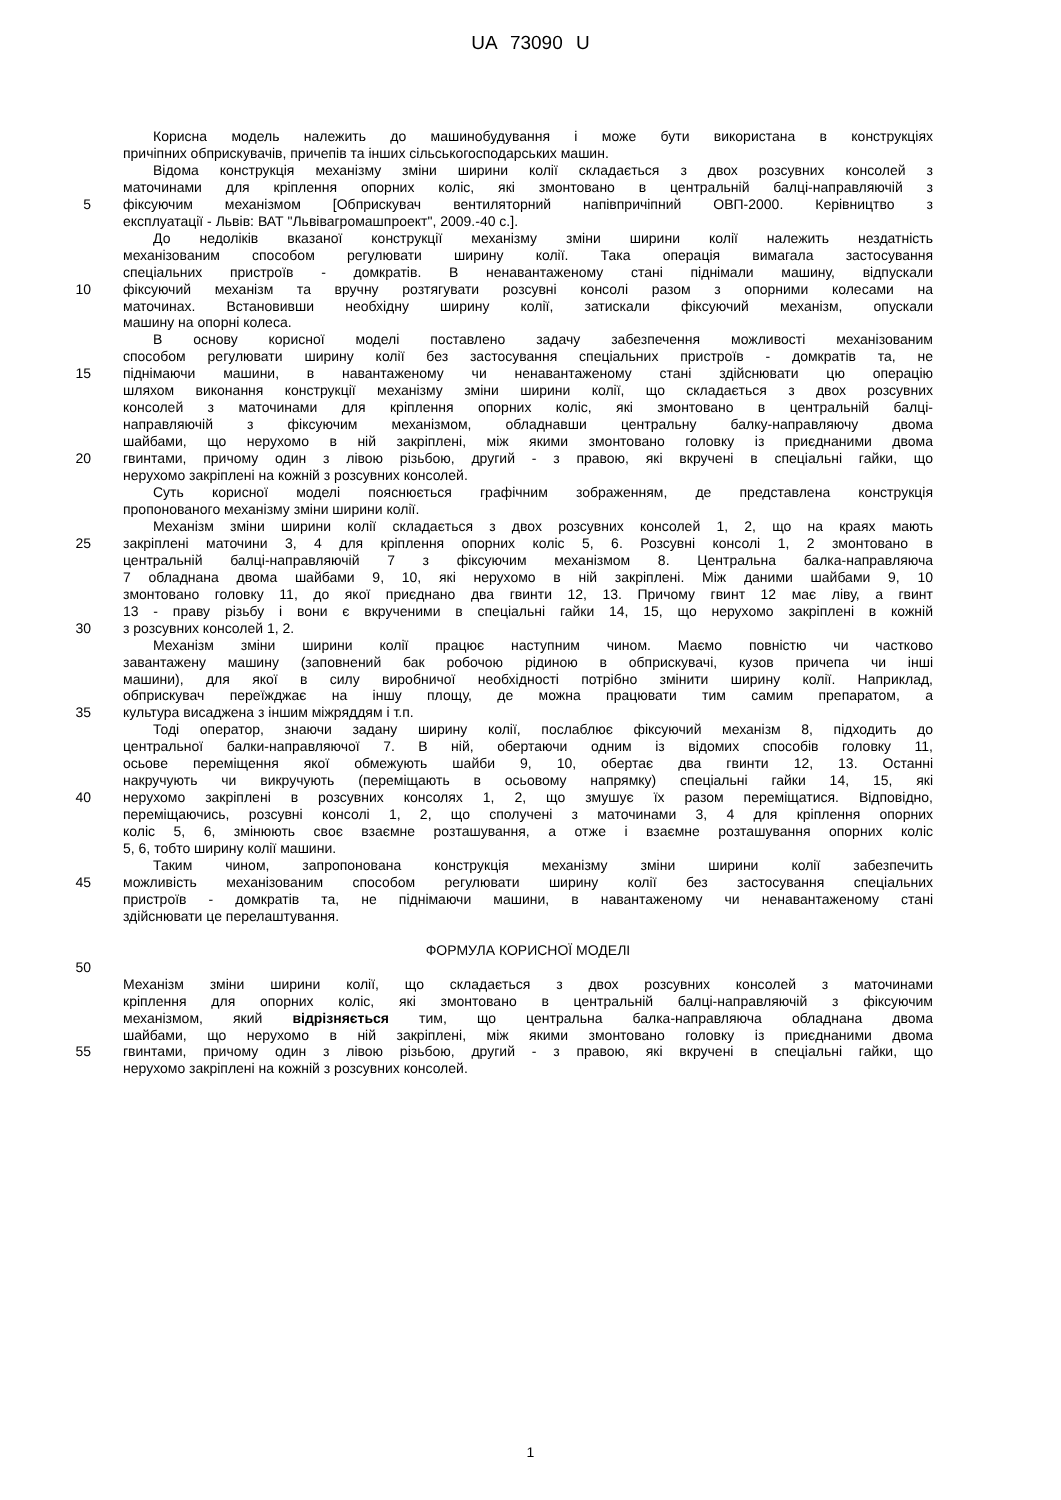UA 73090 U
Корисна модель належить до машинобудування і може бути використана в конструкціях
причіпних обприскувачів, причепів та інших сільськогосподарських машин.
Відома конструкція механізму зміни ширини колії складається з двох розсувних консолей з
маточинами для кріплення опорних коліс, які змонтовано в центральній балці-направляючій з
5 фіксуючим механізмом [Обприскувач вентиляторний напівпричіпний ОВП-2000. Керівництво з
експлуатації - Львів: ВАТ "Львівагромашпроект", 2009.-40 с.].
До недоліків вказаної конструкції механізму зміни ширини колії належить нездатність
механізованим способом регулювати ширину колії. Така операція вимагала застосування
спеціальних пристроїв - домкратів. В ненавантаженому стані піднімали машину, відпускали
10 фіксуючий механізм та вручну розтягувати розсувні консолі разом з опорними колесами на
маточинах. Встановивши необхідну ширину колії, затискали фіксуючий механізм, опускали
машину на опорні колеса.
В основу корисної моделі поставлено задачу забезпечення можливості механізованим
способом регулювати ширину колії без застосування спеціальних пристроїв - домкратів та, не
15 піднімаючи машини, в навантаженому чи ненавантаженому стані здійснювати цю операцію
шляхом виконання конструкції механізму зміни ширини колії, що складається з двох розсувних
консолей з маточинами для кріплення опорних коліс, які змонтовано в центральній балці-
направляючій з фіксуючим механізмом, обладнавши центральну балку-направляючу двома
шайбами, що нерухомо в ній закріплені, між якими змонтовано головку із приєднаними двома
20 гвинтами, причому один з лівою різьбою, другий - з правою, які вкручені в спеціальні гайки, що
нерухомо закріплені на кожній з розсувних консолей.
Суть корисної моделі пояснюється графічним зображенням, де представлена конструкція
пропонованого механізму зміни ширини колії.
Механізм зміни ширини колії складається з двох розсувних консолей 1, 2, що на краях мають
25 закріплені маточини 3, 4 для кріплення опорних коліс 5, 6. Розсувні консолі 1, 2 змонтовано в
центральній балці-направляючій 7 з фіксуючим механізмом 8. Центральна балка-направляюча
7 обладнана двома шайбами 9, 10, які нерухомо в ній закріплені. Між даними шайбами 9, 10
змонтовано головку 11, до якої приєднано два гвинти 12, 13. Причому гвинт 12 має ліву, а гвинт
13 - праву різьбу і вони є вкрученими в спеціальні гайки 14, 15, що нерухомо закріплені в кожній
30 з розсувних консолей 1, 2.
Механізм зміни ширини колії працює наступним чином. Маємо повністю чи частково
завантажену машину (заповнений бак робочою рідиною в обприскувачі, кузов причепа чи інші
машини), для якої в силу виробничої необхідності потрібно змінити ширину колії. Наприклад,
обприскувач переїжджає на іншу площу, де можна працювати тим самим препаратом, а
35 культура висаджена з іншим міжряддям і т.п.
Тоді оператор, знаючи задану ширину колії, послаблює фіксуючий механізм 8, підходить до
центральної балки-направляючої 7. В ній, обертаючи одним із відомих способів головку 11,
осьове переміщення якої обмежують шайби 9, 10, обертає два гвинти 12, 13. Останні
накручують чи викручують (переміщають в осьовому напрямку) спеціальні гайки 14, 15, які
40 нерухомо закріплені в розсувних консолях 1, 2, що змушує їх разом переміщатися. Відповідно,
переміщаючись, розсувні консолі 1, 2, що сполучені з маточинами 3, 4 для кріплення опорних
коліс 5, 6, змінюють своє взаємне розташування, а отже і взаємне розташування опорних коліс
5, 6, тобто ширину колії машини.
Таким чином, запропонована конструкція механізму зміни ширини колії забезпечить
45 можливість механізованим способом регулювати ширину колії без застосування спеціальних
пристроїв - домкратів та, не піднімаючи машини, в навантаженому чи ненавантаженому стані
здійснювати це перелаштування.
ФОРМУЛА КОРИСНОЇ МОДЕЛІ
50
Механізм зміни ширини колії, що складається з двох розсувних консолей з маточинами
кріплення для опорних коліс, які змонтовано в центральній балці-направляючій з фіксуючим
механізмом, який відрізняється тим, що центральна балка-направляюча обладнана двома
шайбами, що нерухомо в ній закріплені, між якими змонтовано головку із приєднаними двома
55 гвинтами, причому один з лівою різьбою, другий - з правою, які вкручені в спеціальні гайки, що
нерухомо закріплені на кожній з розсувних консолей.
1